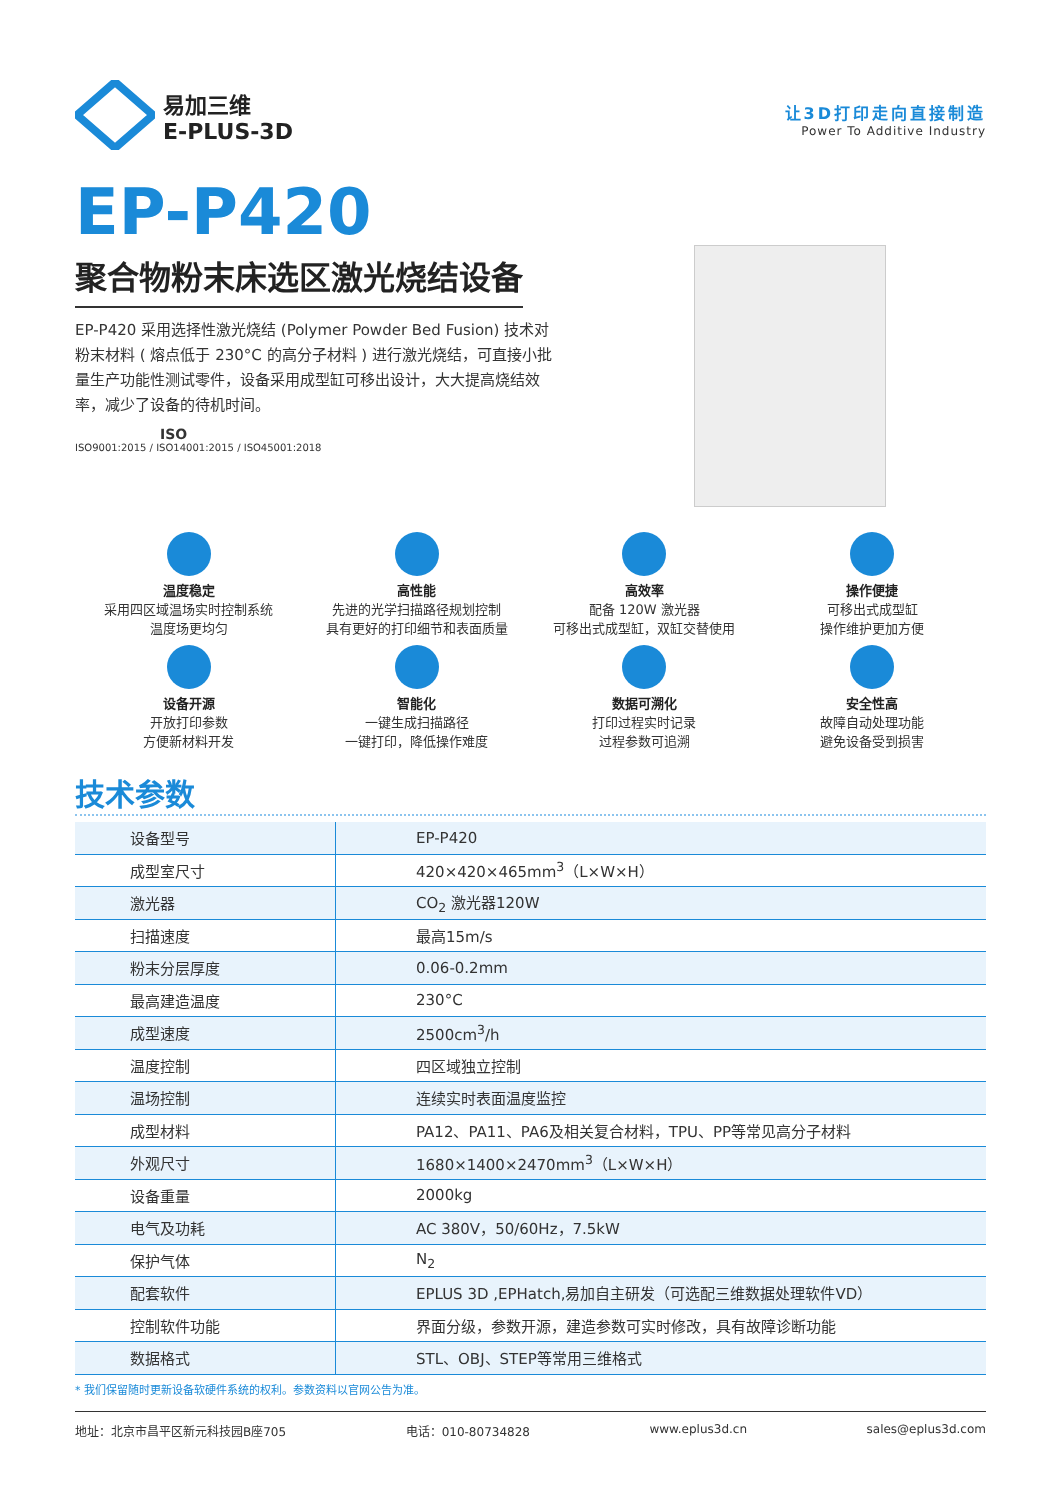易加三维
E-PLUS-3D
让3D打印走向直接制造
Power To Additive Industry
EP-P420
聚合物粉末床选区激光烧结设备
EP-P420 采用选择性激光烧结 (Polymer Powder Bed Fusion) 技术对粉末材料 ( 熔点低于 230°C 的高分子材料 ) 进行激光烧结，可直接小批量生产功能性测试零件，设备采用成型缸可移出设计，大大提高烧结效率，减少了设备的待机时间。
ISO
ISO9001:2015 / ISO14001:2015 / ISO45001:2018
温度稳定
采用四区域温场实时控制系统
温度场更均匀
高性能
先进的光学扫描路径规划控制
具有更好的打印细节和表面质量
高效率
配备 120W 激光器
可移出式成型缸，双缸交替使用
操作便捷
可移出式成型缸
操作维护更加方便
设备开源
开放打印参数
方便新材料开发
智能化
一键生成扫描路径
一键打印，降低操作难度
数据可溯化
打印过程实时记录
过程参数可追溯
安全性高
故障自动处理功能
避免设备受到损害
技术参数
| 设备型号 | EP-P420 |
| 成型室尺寸 | 420×420×465mm<sup>3</sup>（L×W×H） |
| 激光器 | CO<sub>2</sub> 激光器120W |
| 扫描速度 | 最高15m/s |
| 粉末分层厚度 | 0.06-0.2mm |
| 最高建造温度 | 230°C |
| 成型速度 | 2500cm<sup>3</sup>/h |
| 温度控制 | 四区域独立控制 |
| 温场控制 | 连续实时表面温度监控 |
| 成型材料 | PA12、PA11、PA6及相关复合材料，TPU、PP等常见高分子材料 |
| 外观尺寸 | 1680×1400×2470mm<sup>3</sup>（L×W×H） |
| 设备重量 | 2000kg |
| 电气及功耗 | AC 380V，50/60Hz，7.5kW |
| 保护气体 | N<sub>2</sub> |
| 配套软件 | EPLUS 3D ,EPHatch,易加自主研发（可选配三维数据处理软件VD） |
| 控制软件功能 | 界面分级，参数开源，建造参数可实时修改，具有故障诊断功能 |
| 数据格式 | STL、OBJ、STEP等常用三维格式 |
* 我们保留随时更新设备软硬件系统的权利。参数资料以官网公告为准。
地址：北京市昌平区新元科技园B座705 电话：010-80734828 www.eplus3d.cn sales@eplus3d.com